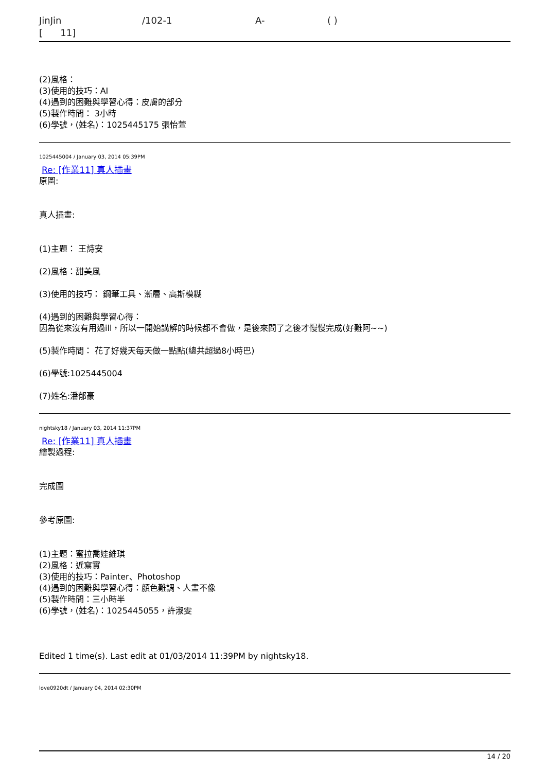JinJin /102-1 A- ( )
[ 11]
(2)風格：
(3)使用的技巧：AI
(4)遇到的困難與學習心得：皮膚的部分
(5)製作時間： 3小時
(6)學號，(姓名)：1025445175 張怡萱
1025445004 / January 03, 2014 05:39PM
Re: [作業11] 真人插畫
原圖:
真人插畫:
(1)主題： 王詩安
(2)風格：甜美風
(3)使用的技巧： 鋼筆工具、漸層、高斯模糊
(4)遇到的困難與學習心得：
因為從來沒有用過ill，所以一開始講解的時候都不會做，是後來問了之後才慢慢完成(好難阿~~)
(5)製作時間： 花了好幾天每天做一點點(總共超過8小時巴)
(6)學號:1025445004
(7)姓名:潘郁豪
nightsky18 / January 03, 2014 11:37PM
Re: [作業11] 真人插畫
繪製過程:
完成圖
參考原圖:
(1)主題：蜜拉喬娃維琪
(2)風格：近寫實
(3)使用的技巧：Painter、Photoshop
(4)遇到的困難與學習心得：顏色難調、人畫不像
(5)製作時間：三小時半
(6)學號，(姓名)：1025445055，許淑雯
Edited 1 time(s). Last edit at 01/03/2014 11:39PM by nightsky18.
love0920dt / January 04, 2014 02:30PM
14 / 20